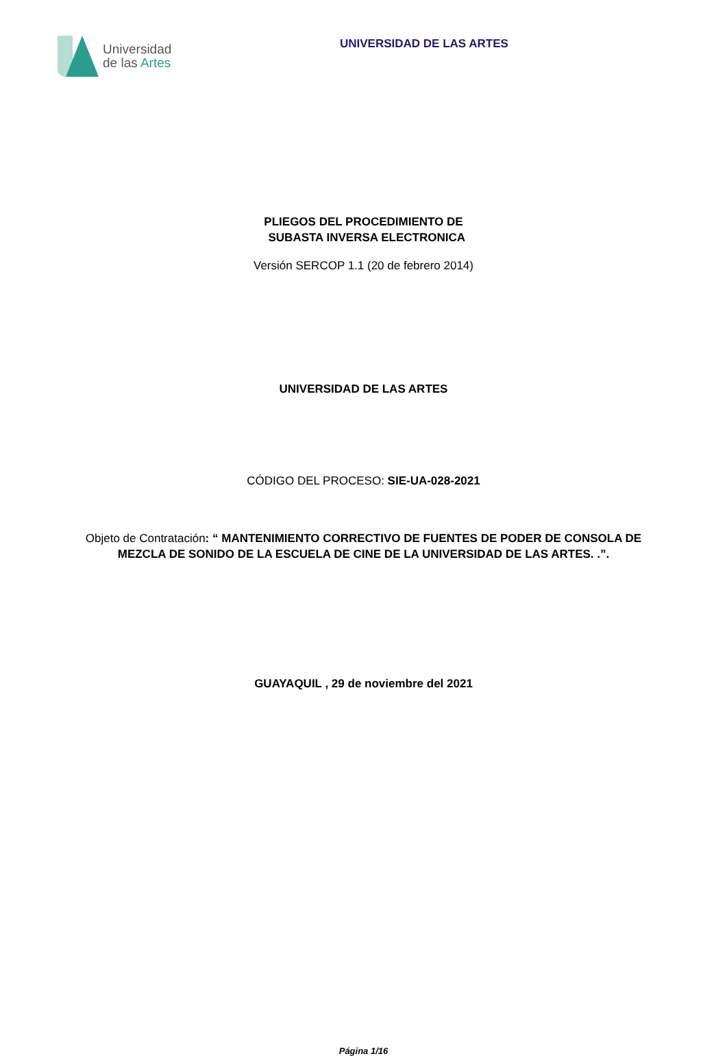Universidad
de las Artes
UNIVERSIDAD DE LAS ARTES
PLIEGOS DEL PROCEDIMIENTO DE
SUBASTA INVERSA ELECTRONICA
Versión SERCOP 1.1 (20 de febrero 2014)
UNIVERSIDAD DE LAS ARTES
CÓDIGO DEL PROCESO: SIE-UA-028-2021
Objeto de Contratación: “ MANTENIMIENTO CORRECTIVO DE FUENTES DE PODER DE CONSOLA DE MEZCLA DE SONIDO DE LA ESCUELA DE CINE DE LA UNIVERSIDAD DE LAS ARTES. .”.
GUAYAQUIL , 29 de noviembre del 2021
Página 1/16